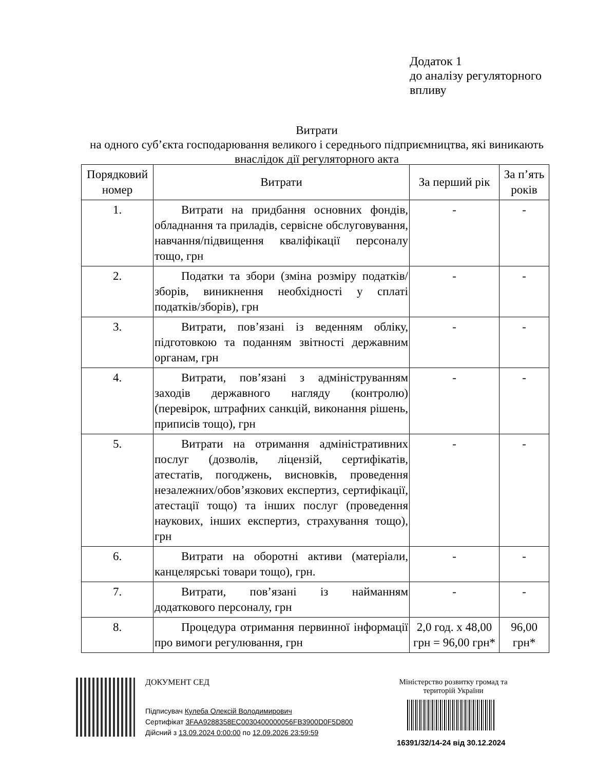Додаток 1
до аналізу регуляторного
впливу
Витрати
на одного суб’єкта господарювання великого і середнього підприємництва, які виникають внаслідок дії регуляторного акта
| Порядковий номер | Витрати | За перший рік | За п’ять років |
| --- | --- | --- | --- |
| 1. | Витрати на придбання основних фондів, обладнання та приладів, сервісне обслуговування, навчання/підвищення кваліфікації персоналу тощо, грн | - | - |
| 2. | Податки та збори (зміна розміру податків/зборів, виникнення необхідності у сплаті податків/зборів), грн | - | - |
| 3. | Витрати, пов’язані із веденням обліку, підготовкою та поданням звітності державним органам, грн | - | - |
| 4. | Витрати, пов’язані з адмініструванням заходів державного нагляду (контролю) (перевірок, штрафних санкцій, виконання рішень, приписів тощо), грн | - | - |
| 5. | Витрати на отримання адміністративних послуг (дозволів, ліцензій, сертифікатів, атестатів, погоджень, висновків, проведення незалежних/обов’язкових експертиз, сертифікації, атестації тощо) та інших послуг (проведення наукових, інших експертиз, страхування тощо), грн | - | - |
| 6. | Витрати на оборотні активи (матеріали, канцелярські товари тощо), грн. | - | - |
| 7. | Витрати, пов’язані із найманням додаткового персоналу, грн | - | - |
| 8. | Процедура отримання первинної інформації про вимоги регулювання, грн | 2,0 год. х 48,00 грн = 96,00 грн* | 96,00 грн* |
ДОКУМЕНТ СЕД
Міністерство розвитку громад та територій України
Підписувач Кулеба Олексій Володимирович
Сертифікат 3FAA9288358EC0030400000056FB3900D0F5D800
Дійсний з 13.09.2024 0:00:00 по 12.09.2026 23:59:59
16391/32/14-24 від 30.12.2024